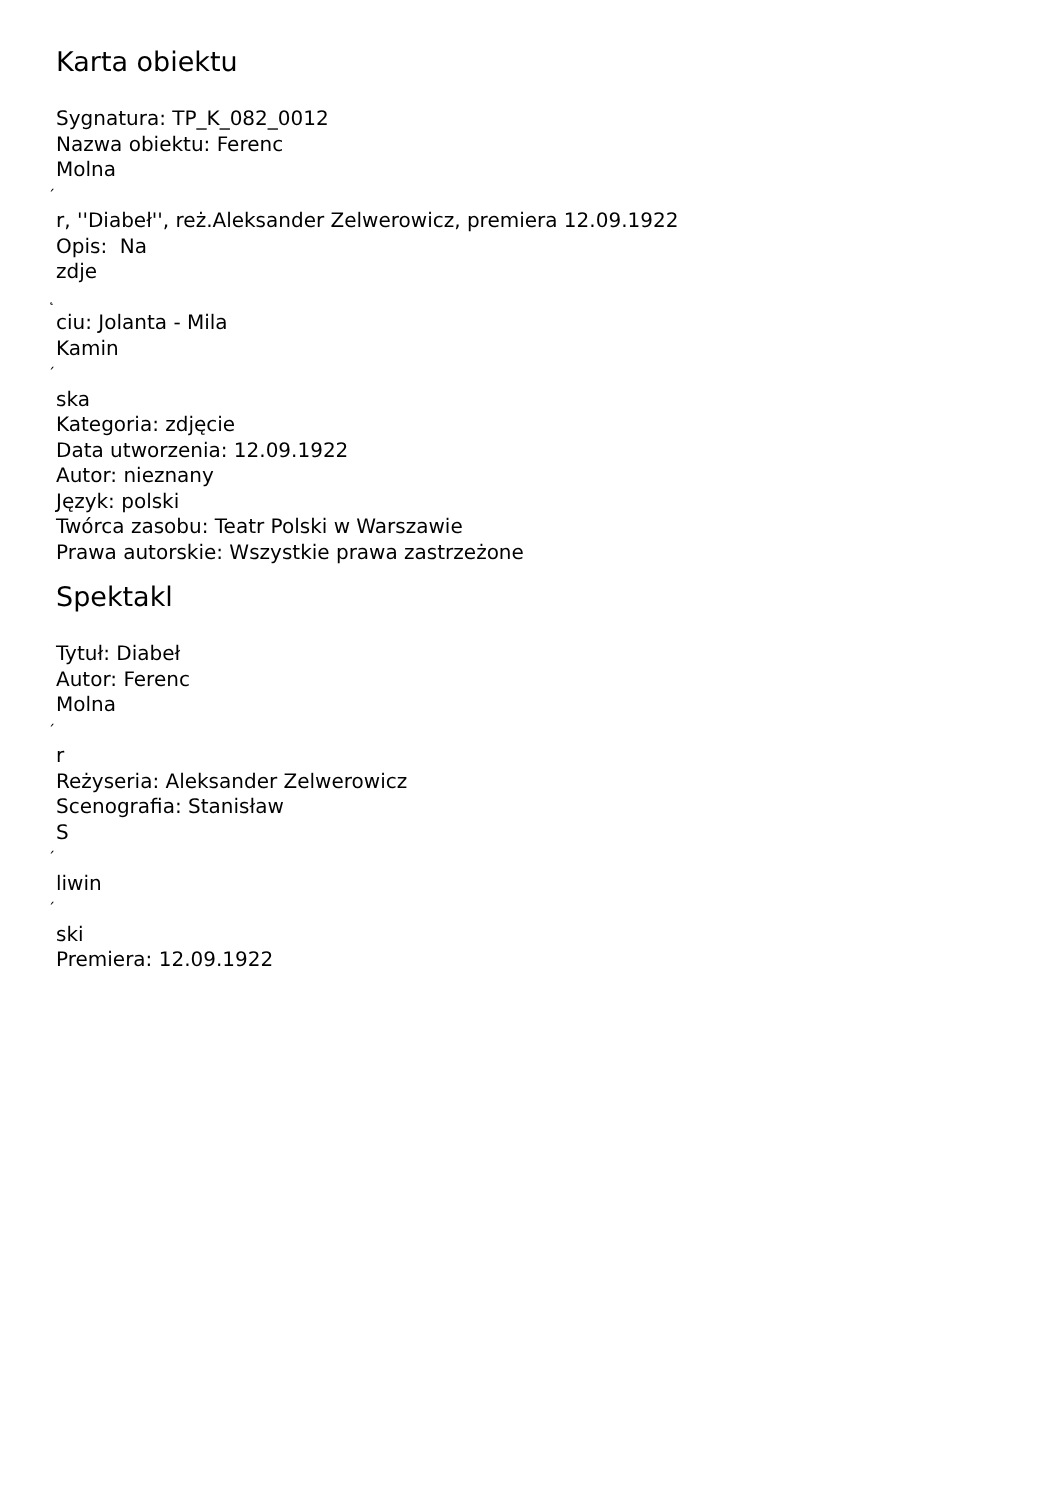Karta obiektu
Sygnatura: TP_K_082_0012
Nazwa obiektu: Ferenc
Molna
´
r, ''Diabeł'', reż.Aleksander Zelwerowicz, premiera 12.09.1922
Opis: Na
zdje
˛
ciu: Jolanta - Mila
Kamin
´
ska
Kategoria: zdjęcie
Data utworzenia: 12.09.1922
Autor: nieznany
Język: polski
Twórca zasobu: Teatr Polski w Warszawie
Prawa autorskie: Wszystkie prawa zastrzeżone
Spektakl
Tytuł: Diabeł
Autor: Ferenc
Molna
´
r
Reżyseria: Aleksander Zelwerowicz
Scenografia: Stanisław
S
´
liwin
´
ski
Premiera: 12.09.1922